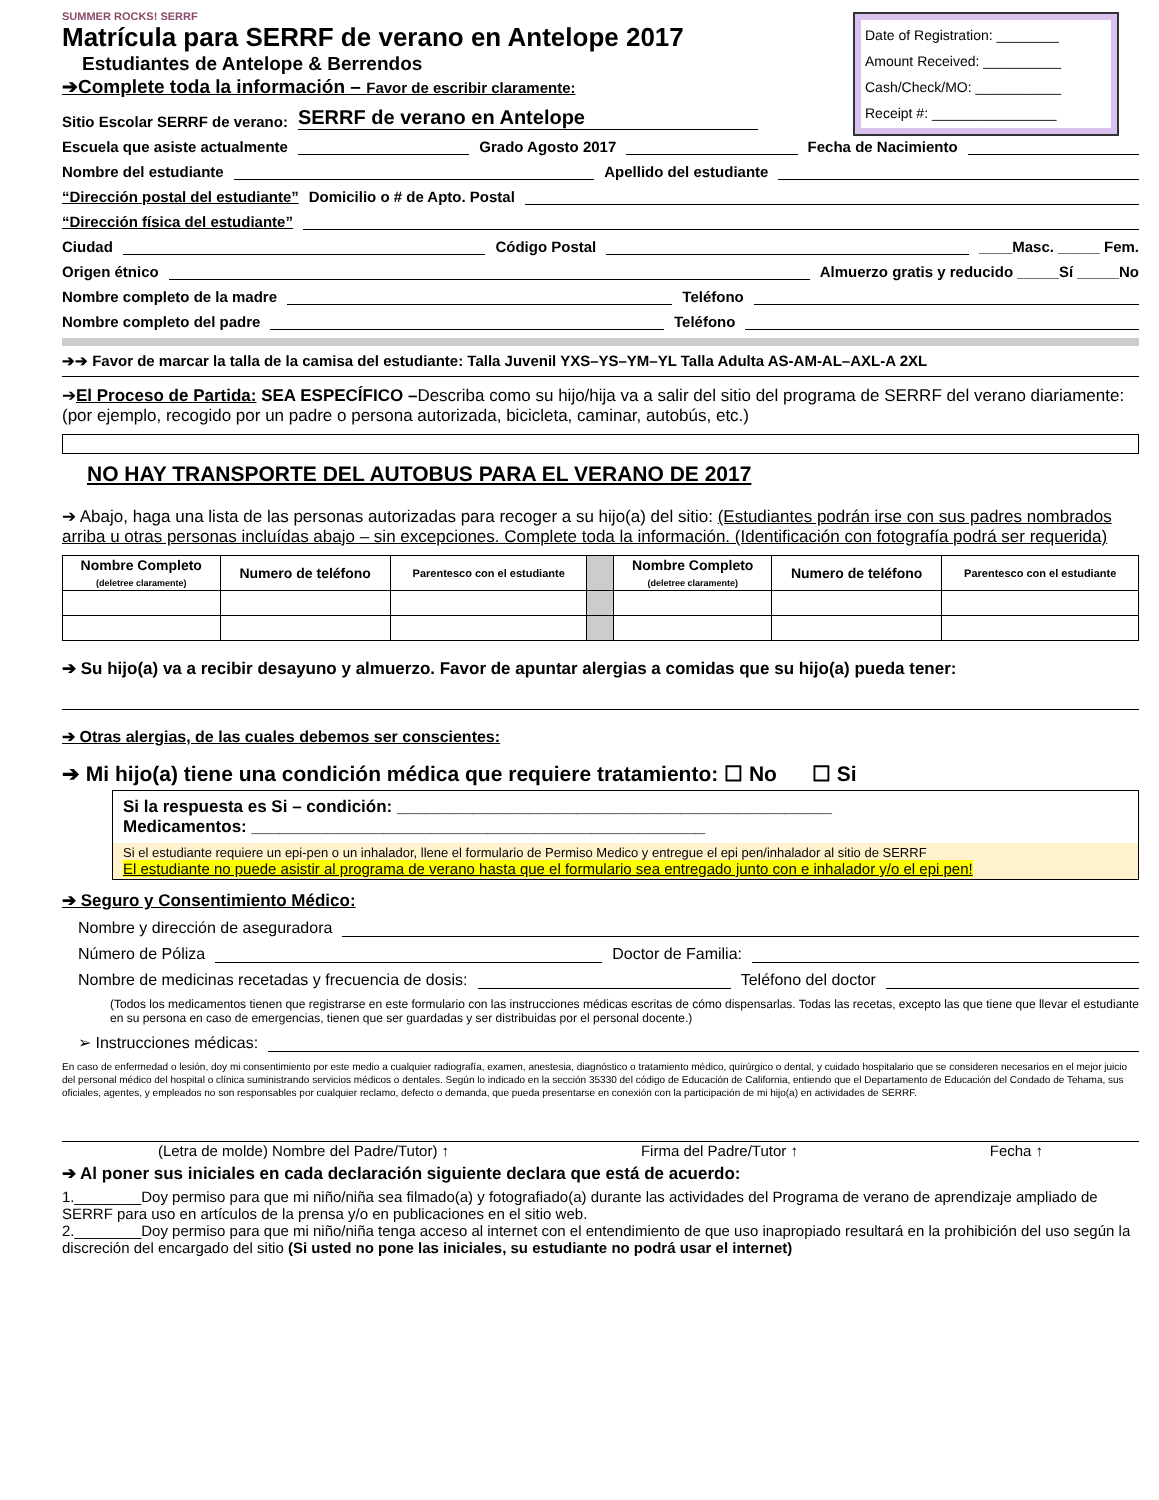Date of Registration: ________
Amount Received: __________
Cash/Check/MO: ___________
Receipt #: ________________
SUMMER ROCKS! SERRF
Matrícula para SERRF de verano en Antelope 2017
Estudiantes de Antelope & Berrendos
➔Complete toda la información – Favor de escribir claramente:
Sitio Escolar SERRF de verano: SERRF de verano en Antelope
Escuela que asiste actualmente Grado Agosto 2017 Fecha de Nacimiento
Nombre del estudiante Apellido del estudiante
“Dirección postal del estudiante” Domicilio o # de Apto. Postal
“Dirección física del estudiante”
Ciudad Código Postal ____Masc. _____ Fem.
Origen étnico Almuerzo gratis y reducido _____Sí _____No
Nombre completo de la madre Teléfono
Nombre completo del padre Teléfono
➔➔ Favor de marcar la talla de la camisa del estudiante: Talla Juvenil YXS–YS–YM–YL Talla Adulta AS-AM-AL–AXL-A 2XL
➔El Proceso de Partida: SEA ESPECÍFICO –Describa como su hijo/hija va a salir del sitio del programa de SERRF del verano diariamente: (por ejemplo, recogido por un padre o persona autorizada, bicicleta, caminar, autobús, etc.)
NO HAY TRANSPORTE DEL AUTOBUS PARA EL VERANO DE 2017
➔ Abajo, haga una lista de las personas autorizadas para recoger a su hijo(a) del sitio: (Estudiantes podrán irse con sus padres nombrados arriba u otras personas incluídas abajo – sin excepciones. Complete toda la información. (Identificación con fotografía podrá ser requerida)
| Nombre Completo (deletree claramente) | Numero de teléfono | Parentesco con el estudiante | | Nombre Completo (deletree claramente) | Numero de teléfono | Parentesco con el estudiante |
| --- | --- | --- | --- | --- | --- | --- |
➔ Su hijo(a) va a recibir desayuno y almuerzo. Favor de apuntar alergias a comidas que su hijo(a) pueda tener:
➔ Otras alergias, de las cuales debemos ser conscientes:
➔ Mi hijo(a) tiene una condición médica que requiere tratamiento: ☐ No ☐ Si
Si la respuesta es Si – condición: ______________________________________________
Medicamentos: ________________________________________________
Si el estudiante requiere un epi-pen o un inhalador, llene el formulario de Permiso Medico y entregue el epi pen/inhalador al sitio de SERRF
El estudiante no puede asistir al programa de verano hasta que el formulario sea entregado junto con e inhalador y/o el epi pen!
➔ Seguro y Consentimiento Médico:
Nombre y dirección de aseguradora
Número de Póliza Doctor de Familia:
Nombre de medicinas recetadas y frecuencia de dosis: Teléfono del doctor
(Todos los medicamentos tienen que registrarse en este formulario con las instrucciones médicas escritas de cómo dispensarlas. Todas las recetas, excepto las que tiene que llevar el estudiante en su persona en caso de emergencias, tienen que ser guardadas y ser distribuidas por el personal docente.)
➢ Instrucciones médicas:
En caso de enfermedad o lesión, doy mi consentimiento por este medio a cualquier radiografía, examen, anestesia, diagnóstico o tratamiento médico, quirúrgico o dental, y cuidado hospitalario que se consideren necesarios en el mejor juicio del personal médico del hospital o clínica suministrando servicios médicos o dentales. Según lo indicado en la sección 35330 del código de Educación de California, entiendo que el Departamento de Educación del Condado de Tehama, sus oficiales, agentes, y empleados no son responsables por cualquier reclamo, defecto o demanda, que pueda presentarse en conexión con la participación de mi hijo(a) en actividades de SERRF.
(Letra de molde) Nombre del Padre/Tutor) ↑ Firma del Padre/Tutor ↑ Fecha ↑
➔ Al poner sus iniciales en cada declaración siguiente declara que está de acuerdo:
1.________Doy permiso para que mi niño/niña sea filmado(a) y fotografiado(a) durante las actividades del Programa de verano de aprendizaje ampliado de SERRF para uso en artículos de la prensa y/o en publicaciones en el sitio web.
2.________Doy permiso para que mi niño/niña tenga acceso al internet con el entendimiento de que uso inapropiado resultará en la prohibición del uso según la discreción del encargado del sitio (Si usted no pone las iniciales, su estudiante no podrá usar el internet)